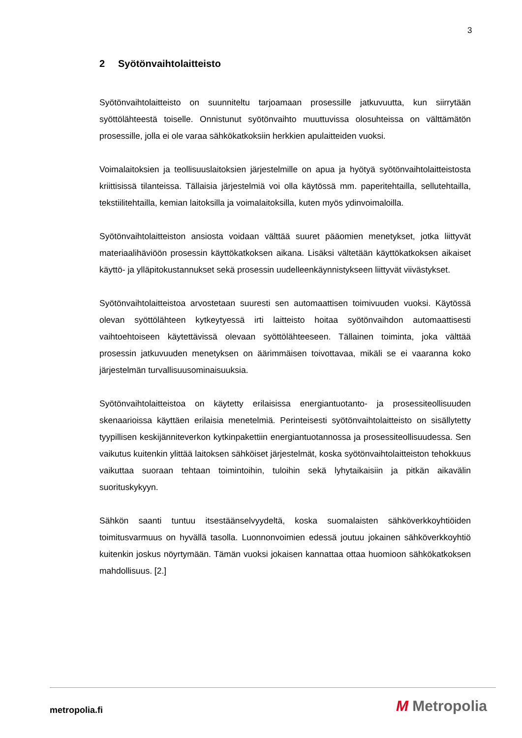3
2 Syötönvaihtolaitteisto
Syötönvaihtolaitteisto on suunniteltu tarjoamaan prosessille jatkuvuutta, kun siirrytään syöttölähteestä toiselle. Onnistunut syötönvaihto muuttuvissa olosuhteissa on välttämätön prosessille, jolla ei ole varaa sähkökatkoksiin herkkien apulaitteiden vuoksi.
Voimalaitoksien ja teollisuuslaitoksien järjestelmille on apua ja hyötyä syötönvaihtolaitteistosta kriittisissä tilanteissa. Tällaisia järjestelmiä voi olla käytössä mm. paperitehtailla, sellutehtailla, tekstiilitehtailla, kemian laitoksilla ja voimalaitoksilla, kuten myös ydinvoimaloilla.
Syötönvaihtolaitteiston ansiosta voidaan välttää suuret pääomien menetykset, jotka liittyvät materiaalihäviöön prosessin käyttökatkoksen aikana. Lisäksi vältetään käyttökatkoksen aikaiset käyttö- ja ylläpitokustannukset sekä prosessin uudelleenkäynnistykseen liittyvät viivästykset.
Syötönvaihtolaitteistoa arvostetaan suuresti sen automaattisen toimivuuden vuoksi. Käytössä olevan syöttölähteen kytkeytyessä irti laitteisto hoitaa syötönvaihdon automaattisesti vaihtoehtoiseen käytettävissä olevaan syöttölähteeseen. Tällainen toiminta, joka välttää prosessin jatkuvuuden menetyksen on äärimmäisen toivottavaa, mikäli se ei vaaranna koko järjestelmän turvallisuusominaisuuksia.
Syötönvaihtolaitteistoa on käytetty erilaisissa energiantuotanto- ja prosessiteollisuuden skenaarioissa käyttäen erilaisia menetelmiä. Perinteisesti syötönvaihtolaitteisto on sisällytetty tyypillisen keskijänniteverkon kytkinpakettiin energiantuotannossa ja prosessiteollisuudessa. Sen vaikutus kuitenkin ylittää laitoksen sähköiset järjestelmät, koska syötönvaihtolaitteiston tehokkuus vaikuttaa suoraan tehtaan toimintoihin, tuloihin sekä lyhytaikaisiin ja pitkän aikavälin suorituskykyyn.
Sähkön saanti tuntuu itsestäänselvyydeltä, koska suomalaisten sähköverkkoyhtiöiden toimitusvarmuus on hyvällä tasolla. Luonnonvoimien edessä joutuu jokainen sähköverkkoyhtiö kuitenkin joskus nöyrtymään. Tämän vuoksi jokaisen kannattaa ottaa huomioon sähkökatkoksen mahdollisuus. [2.]
metropolia.fi M Metropolia